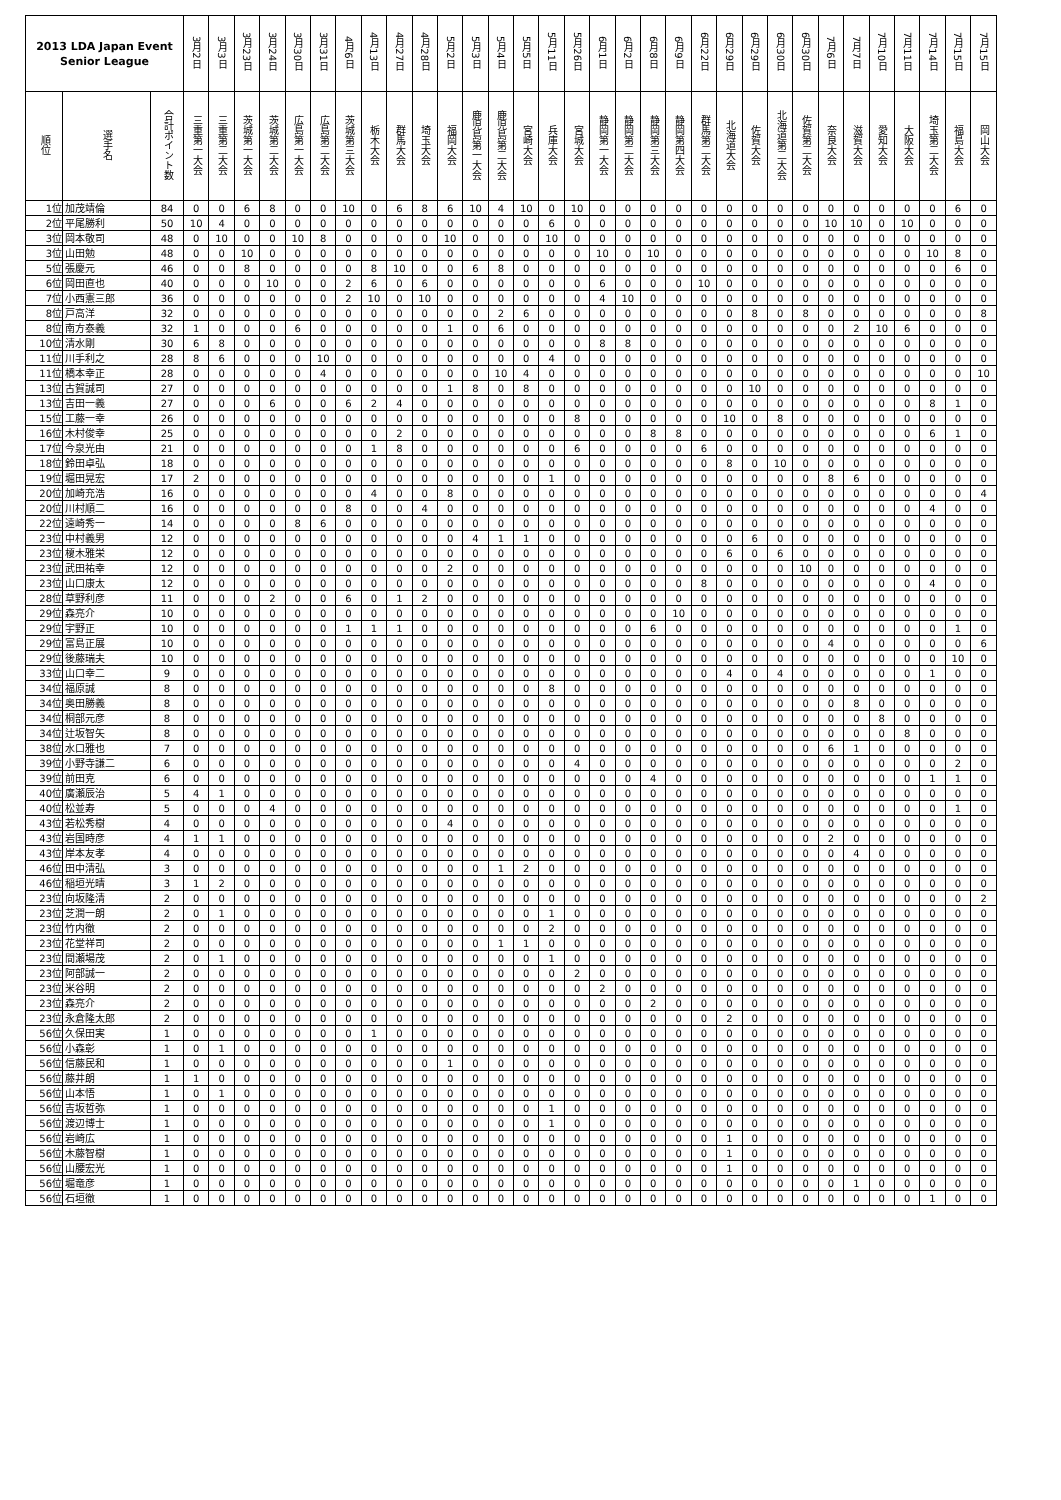| 2013 LDA Japan Event Senior League | | | 3月2日 | 3月3日 | 3月23日 | 3月24日 | 3月30日 | 3月31日 | 4月6日 | 4月13日 | 4月27日 | 4月28日 | 5月2日 | 5月3日 | 5月4日 | 5月5日 | 5月11日 | 5月26日 | 6月1日 | 6月2日 | 6月8日 | 6月9日 | 6月22日 | 6月29日 | 6月29日 | 6月30日 | 6月30日 | 7月6日 | 7月7日 | 7月10日 | 7月11日 | 7月14日 | 7月15日 | 7月15日 |
| --- | --- | --- | --- | --- | --- | --- | --- | --- | --- | --- | --- | --- | --- | --- | --- | --- | --- | --- | --- | --- | --- | --- | --- | --- | --- | --- | --- | --- | --- | --- | --- | --- | --- | --- |
| 順位 | 選手名 | 合計ポイント数 | 三重第一大会 | 三重第二大会 | 茨城第一大会 | 茨城第二大会 | 広島第一大会 | 広島第二大会 | 茨城第三大会 | 栃木大会 | 群馬大会 | 埼玉大会 | 福岡大会 | 鹿児島第一大会 | 鹿児島第二大会 | 宮崎大会 | 兵庫大会 | 宮城大会 | 静岡第一大会 | 静岡第二大会 | 静岡第三大会 | 静岡第四大会 | 群馬第二大会 | 北海道大会 | 佐賀大会 | 北海道第二大会 | 佐賀第二大会 | 奈良大会 | 滋賀大会 | 愛知大会 | 大阪大会 | 埼玉第二大会 | 福島大会 | 岡山大会 |
| 1位 | 加茂靖倫 | 84 | 0 | 0 | 6 | 8 | 0 | 0 | 10 | 0 | 6 | 8 | 6 | 10 | 4 | 10 | 0 | 10 | 0 | 0 | 0 | 0 | 0 | 0 | 0 | 0 | 0 | 0 | 0 | 0 | 0 | 0 | 6 | 0 |
| 2位 | 平尾勝利 | 50 | 10 | 4 | 0 | 0 | 0 | 0 | 0 | 0 | 0 | 0 | 0 | 0 | 0 | 0 | 6 | 0 | 0 | 0 | 0 | 0 | 0 | 0 | 0 | 0 | 0 | 10 | 10 | 0 | 10 | 0 | 0 | 0 |
| 3位 | 岡本敬司 | 48 | 0 | 10 | 0 | 0 | 10 | 8 | 0 | 0 | 0 | 0 | 10 | 0 | 0 | 0 | 10 | 0 | 0 | 0 | 0 | 0 | 0 | 0 | 0 | 0 | 0 | 0 | 0 | 0 | 0 | 0 | 0 | 0 |
| 3位 | 山田勉 | 48 | 0 | 0 | 10 | 0 | 0 | 0 | 0 | 0 | 0 | 0 | 0 | 0 | 0 | 0 | 0 | 0 | 10 | 0 | 10 | 0 | 0 | 0 | 0 | 0 | 0 | 0 | 0 | 0 | 0 | 10 | 8 | 0 |
| 5位 | 張慶元 | 46 | 0 | 0 | 8 | 0 | 0 | 0 | 0 | 8 | 10 | 0 | 0 | 6 | 8 | 0 | 0 | 0 | 0 | 0 | 0 | 0 | 0 | 0 | 0 | 0 | 0 | 0 | 0 | 0 | 0 | 0 | 6 | 0 |
| 6位 | 岡田直也 | 40 | 0 | 0 | 0 | 10 | 0 | 0 | 2 | 6 | 0 | 6 | 0 | 0 | 0 | 0 | 0 | 0 | 6 | 0 | 0 | 0 | 10 | 0 | 0 | 0 | 0 | 0 | 0 | 0 | 0 | 0 | 0 | 0 |
| 7位 | 小西憲三郎 | 36 | 0 | 0 | 0 | 0 | 0 | 0 | 2 | 10 | 0 | 10 | 0 | 0 | 0 | 0 | 0 | 0 | 4 | 10 | 0 | 0 | 0 | 0 | 0 | 0 | 0 | 0 | 0 | 0 | 0 | 0 | 0 | 0 |
| 8位 | 戸高洋 | 32 | 0 | 0 | 0 | 0 | 0 | 0 | 0 | 0 | 0 | 0 | 0 | 0 | 2 | 6 | 0 | 0 | 0 | 0 | 0 | 0 | 0 | 0 | 8 | 0 | 8 | 0 | 0 | 0 | 0 | 0 | 0 | 8 |
| 8位 | 南方泰義 | 32 | 1 | 0 | 0 | 0 | 6 | 0 | 0 | 0 | 0 | 0 | 1 | 0 | 6 | 0 | 0 | 0 | 0 | 0 | 0 | 0 | 0 | 0 | 0 | 0 | 0 | 0 | 2 | 10 | 6 | 0 | 0 | 0 |
| 10位 | 清水剛 | 30 | 6 | 8 | 0 | 0 | 0 | 0 | 0 | 0 | 0 | 0 | 0 | 0 | 0 | 0 | 0 | 0 | 8 | 8 | 0 | 0 | 0 | 0 | 0 | 0 | 0 | 0 | 0 | 0 | 0 | 0 | 0 | 0 |
| 11位 | 川手利之 | 28 | 8 | 6 | 0 | 0 | 0 | 10 | 0 | 0 | 0 | 0 | 0 | 0 | 0 | 0 | 4 | 0 | 0 | 0 | 0 | 0 | 0 | 0 | 0 | 0 | 0 | 0 | 0 | 0 | 0 | 0 | 0 | 0 |
| 11位 | 橋本幸正 | 28 | 0 | 0 | 0 | 0 | 0 | 4 | 0 | 0 | 0 | 0 | 0 | 0 | 10 | 4 | 0 | 0 | 0 | 0 | 0 | 0 | 0 | 0 | 0 | 0 | 0 | 0 | 0 | 0 | 0 | 0 | 0 | 10 |
| 13位 | 古賀誠司 | 27 | 0 | 0 | 0 | 0 | 0 | 0 | 0 | 0 | 0 | 0 | 1 | 8 | 0 | 8 | 0 | 0 | 0 | 0 | 0 | 0 | 0 | 0 | 10 | 0 | 0 | 0 | 0 | 0 | 0 | 0 | 0 | 0 |
| 13位 | 吉田一義 | 27 | 0 | 0 | 0 | 6 | 0 | 0 | 6 | 2 | 4 | 0 | 0 | 0 | 0 | 0 | 0 | 0 | 0 | 0 | 0 | 0 | 0 | 0 | 0 | 0 | 0 | 0 | 0 | 0 | 0 | 8 | 1 | 0 |
| 15位 | 工藤一幸 | 26 | 0 | 0 | 0 | 0 | 0 | 0 | 0 | 0 | 0 | 0 | 0 | 0 | 0 | 0 | 0 | 8 | 0 | 0 | 0 | 0 | 0 | 10 | 0 | 8 | 0 | 0 | 0 | 0 | 0 | 0 | 0 | 0 |
| 16位 | 木村俊幸 | 25 | 0 | 0 | 0 | 0 | 0 | 0 | 0 | 0 | 2 | 0 | 0 | 0 | 0 | 0 | 0 | 0 | 0 | 0 | 8 | 8 | 0 | 0 | 0 | 0 | 0 | 0 | 0 | 0 | 0 | 6 | 1 | 0 |
| 17位 | 今泉光由 | 21 | 0 | 0 | 0 | 0 | 0 | 0 | 0 | 1 | 8 | 0 | 0 | 0 | 0 | 0 | 0 | 6 | 0 | 0 | 0 | 0 | 6 | 0 | 0 | 0 | 0 | 0 | 0 | 0 | 0 | 0 | 0 | 0 |
| 18位 | 鈴田卓弘 | 18 | 0 | 0 | 0 | 0 | 0 | 0 | 0 | 0 | 0 | 0 | 0 | 0 | 0 | 0 | 0 | 0 | 0 | 0 | 0 | 0 | 0 | 8 | 0 | 10 | 0 | 0 | 0 | 0 | 0 | 0 | 0 | 0 |
| 19位 | 堀田晃宏 | 17 | 2 | 0 | 0 | 0 | 0 | 0 | 0 | 0 | 0 | 0 | 0 | 0 | 0 | 0 | 1 | 0 | 0 | 0 | 0 | 0 | 0 | 0 | 0 | 0 | 0 | 8 | 6 | 0 | 0 | 0 | 0 | 0 |
| 20位 | 加崎充浩 | 16 | 0 | 0 | 0 | 0 | 0 | 0 | 0 | 4 | 0 | 0 | 8 | 0 | 0 | 0 | 0 | 0 | 0 | 0 | 0 | 0 | 0 | 0 | 0 | 0 | 0 | 0 | 0 | 0 | 0 | 0 | 0 | 4 |
| 20位 | 川村順二 | 16 | 0 | 0 | 0 | 0 | 0 | 0 | 8 | 0 | 0 | 4 | 0 | 0 | 0 | 0 | 0 | 0 | 0 | 0 | 0 | 0 | 0 | 0 | 0 | 0 | 0 | 0 | 0 | 0 | 0 | 4 | 0 | 0 |
| 22位 | 遠崎秀一 | 14 | 0 | 0 | 0 | 0 | 8 | 6 | 0 | 0 | 0 | 0 | 0 | 0 | 0 | 0 | 0 | 0 | 0 | 0 | 0 | 0 | 0 | 0 | 0 | 0 | 0 | 0 | 0 | 0 | 0 | 0 | 0 | 0 |
| 23位 | 中村義男 | 12 | 0 | 0 | 0 | 0 | 0 | 0 | 0 | 0 | 0 | 0 | 0 | 4 | 1 | 1 | 0 | 0 | 0 | 0 | 0 | 0 | 0 | 0 | 6 | 0 | 0 | 0 | 0 | 0 | 0 | 0 | 0 | 0 |
| 23位 | 榎木雅栄 | 12 | 0 | 0 | 0 | 0 | 0 | 0 | 0 | 0 | 0 | 0 | 0 | 0 | 0 | 0 | 0 | 0 | 0 | 0 | 0 | 0 | 0 | 6 | 0 | 6 | 0 | 0 | 0 | 0 | 0 | 0 | 0 | 0 |
| 23位 | 武田祐幸 | 12 | 0 | 0 | 0 | 0 | 0 | 0 | 0 | 0 | 0 | 0 | 2 | 0 | 0 | 0 | 0 | 0 | 0 | 0 | 0 | 0 | 0 | 0 | 0 | 0 | 10 | 0 | 0 | 0 | 0 | 0 | 0 | 0 |
| 23位 | 山口康太 | 12 | 0 | 0 | 0 | 0 | 0 | 0 | 0 | 0 | 0 | 0 | 0 | 0 | 0 | 0 | 0 | 0 | 0 | 0 | 0 | 0 | 8 | 0 | 0 | 0 | 0 | 0 | 0 | 0 | 0 | 4 | 0 | 0 |
| 28位 | 草野利彦 | 11 | 0 | 0 | 0 | 2 | 0 | 0 | 6 | 0 | 1 | 2 | 0 | 0 | 0 | 0 | 0 | 0 | 0 | 0 | 0 | 0 | 0 | 0 | 0 | 0 | 0 | 0 | 0 | 0 | 0 | 0 | 0 | 0 |
| 29位 | 森亮介 | 10 | 0 | 0 | 0 | 0 | 0 | 0 | 0 | 0 | 0 | 0 | 0 | 0 | 0 | 0 | 0 | 0 | 0 | 0 | 0 | 10 | 0 | 0 | 0 | 0 | 0 | 0 | 0 | 0 | 0 | 0 | 0 | 0 |
| 29位 | 宇野正 | 10 | 0 | 0 | 0 | 0 | 0 | 0 | 1 | 1 | 1 | 0 | 0 | 0 | 0 | 0 | 0 | 0 | 0 | 0 | 6 | 0 | 0 | 0 | 0 | 0 | 0 | 0 | 0 | 0 | 0 | 0 | 1 | 0 |
| 29位 | 富島正展 | 10 | 0 | 0 | 0 | 0 | 0 | 0 | 0 | 0 | 0 | 0 | 0 | 0 | 0 | 0 | 0 | 0 | 0 | 0 | 0 | 0 | 0 | 0 | 0 | 0 | 0 | 4 | 0 | 0 | 0 | 0 | 0 | 6 |
| 29位 | 後藤瑞夫 | 10 | 0 | 0 | 0 | 0 | 0 | 0 | 0 | 0 | 0 | 0 | 0 | 0 | 0 | 0 | 0 | 0 | 0 | 0 | 0 | 0 | 0 | 0 | 0 | 0 | 0 | 0 | 0 | 0 | 0 | 0 | 10 | 0 |
| 33位 | 山口幸二 | 9 | 0 | 0 | 0 | 0 | 0 | 0 | 0 | 0 | 0 | 0 | 0 | 0 | 0 | 0 | 0 | 0 | 0 | 0 | 0 | 0 | 0 | 4 | 0 | 4 | 0 | 0 | 0 | 0 | 0 | 1 | 0 | 0 |
| 34位 | 福原誠 | 8 | 0 | 0 | 0 | 0 | 0 | 0 | 0 | 0 | 0 | 0 | 0 | 0 | 0 | 0 | 8 | 0 | 0 | 0 | 0 | 0 | 0 | 0 | 0 | 0 | 0 | 0 | 0 | 0 | 0 | 0 | 0 | 0 |
| 34位 | 奥田勝義 | 8 | 0 | 0 | 0 | 0 | 0 | 0 | 0 | 0 | 0 | 0 | 0 | 0 | 0 | 0 | 0 | 0 | 0 | 0 | 0 | 0 | 0 | 0 | 0 | 0 | 0 | 0 | 8 | 0 | 0 | 0 | 0 | 0 |
| 34位 | 桐部元彦 | 8 | 0 | 0 | 0 | 0 | 0 | 0 | 0 | 0 | 0 | 0 | 0 | 0 | 0 | 0 | 0 | 0 | 0 | 0 | 0 | 0 | 0 | 0 | 0 | 0 | 0 | 0 | 0 | 8 | 0 | 0 | 0 | 0 |
| 34位 | 辻坂智矢 | 8 | 0 | 0 | 0 | 0 | 0 | 0 | 0 | 0 | 0 | 0 | 0 | 0 | 0 | 0 | 0 | 0 | 0 | 0 | 0 | 0 | 0 | 0 | 0 | 0 | 0 | 0 | 0 | 0 | 8 | 0 | 0 | 0 |
| 38位 | 水口雅也 | 7 | 0 | 0 | 0 | 0 | 0 | 0 | 0 | 0 | 0 | 0 | 0 | 0 | 0 | 0 | 0 | 0 | 0 | 0 | 0 | 0 | 0 | 0 | 0 | 0 | 0 | 6 | 1 | 0 | 0 | 0 | 0 | 0 |
| 39位 | 小野寺謙二 | 6 | 0 | 0 | 0 | 0 | 0 | 0 | 0 | 0 | 0 | 0 | 0 | 0 | 0 | 0 | 0 | 4 | 0 | 0 | 0 | 0 | 0 | 0 | 0 | 0 | 0 | 0 | 0 | 0 | 0 | 0 | 2 | 0 |
| 39位 | 前田克 | 6 | 0 | 0 | 0 | 0 | 0 | 0 | 0 | 0 | 0 | 0 | 0 | 0 | 0 | 0 | 0 | 0 | 0 | 0 | 4 | 0 | 0 | 0 | 0 | 0 | 0 | 0 | 0 | 0 | 0 | 1 | 1 | 0 |
| 40位 | 廣瀬辰治 | 5 | 4 | 1 | 0 | 0 | 0 | 0 | 0 | 0 | 0 | 0 | 0 | 0 | 0 | 0 | 0 | 0 | 0 | 0 | 0 | 0 | 0 | 0 | 0 | 0 | 0 | 0 | 0 | 0 | 0 | 0 | 0 | 0 |
| 40位 | 松並寿 | 5 | 0 | 0 | 0 | 4 | 0 | 0 | 0 | 0 | 0 | 0 | 0 | 0 | 0 | 0 | 0 | 0 | 0 | 0 | 0 | 0 | 0 | 0 | 0 | 0 | 0 | 0 | 0 | 0 | 0 | 0 | 1 | 0 |
| 43位 | 若松秀樹 | 4 | 0 | 0 | 0 | 0 | 0 | 0 | 0 | 0 | 0 | 0 | 4 | 0 | 0 | 0 | 0 | 0 | 0 | 0 | 0 | 0 | 0 | 0 | 0 | 0 | 0 | 0 | 0 | 0 | 0 | 0 | 0 | 0 |
| 43位 | 岩国時彦 | 4 | 1 | 1 | 0 | 0 | 0 | 0 | 0 | 0 | 0 | 0 | 0 | 0 | 0 | 0 | 0 | 0 | 0 | 0 | 0 | 0 | 0 | 0 | 0 | 0 | 0 | 2 | 0 | 0 | 0 | 0 | 0 | 0 |
| 43位 | 岸本友孝 | 4 | 0 | 0 | 0 | 0 | 0 | 0 | 0 | 0 | 0 | 0 | 0 | 0 | 0 | 0 | 0 | 0 | 0 | 0 | 0 | 0 | 0 | 0 | 0 | 0 | 0 | 0 | 4 | 0 | 0 | 0 | 0 | 0 |
| 46位 | 田中清弘 | 3 | 0 | 0 | 0 | 0 | 0 | 0 | 0 | 0 | 0 | 0 | 0 | 0 | 1 | 2 | 0 | 0 | 0 | 0 | 0 | 0 | 0 | 0 | 0 | 0 | 0 | 0 | 0 | 0 | 0 | 0 | 0 | 0 |
| 46位 | 稲垣光晴 | 3 | 1 | 2 | 0 | 0 | 0 | 0 | 0 | 0 | 0 | 0 | 0 | 0 | 0 | 0 | 0 | 0 | 0 | 0 | 0 | 0 | 0 | 0 | 0 | 0 | 0 | 0 | 0 | 0 | 0 | 0 | 0 | 0 |
| 23位 | 向坂隆清 | 2 | 0 | 0 | 0 | 0 | 0 | 0 | 0 | 0 | 0 | 0 | 0 | 0 | 0 | 0 | 0 | 0 | 0 | 0 | 0 | 0 | 0 | 0 | 0 | 0 | 0 | 0 | 0 | 0 | 0 | 0 | 0 | 2 |
| 23位 | 芝潤一朗 | 2 | 0 | 1 | 0 | 0 | 0 | 0 | 0 | 0 | 0 | 0 | 0 | 0 | 0 | 0 | 1 | 0 | 0 | 0 | 0 | 0 | 0 | 0 | 0 | 0 | 0 | 0 | 0 | 0 | 0 | 0 | 0 | 0 |
| 23位 | 竹内徹 | 2 | 0 | 0 | 0 | 0 | 0 | 0 | 0 | 0 | 0 | 0 | 0 | 0 | 0 | 0 | 2 | 0 | 0 | 0 | 0 | 0 | 0 | 0 | 0 | 0 | 0 | 0 | 0 | 0 | 0 | 0 | 0 | 0 |
| 23位 | 花堂祥司 | 2 | 0 | 0 | 0 | 0 | 0 | 0 | 0 | 0 | 0 | 0 | 0 | 0 | 1 | 1 | 0 | 0 | 0 | 0 | 0 | 0 | 0 | 0 | 0 | 0 | 0 | 0 | 0 | 0 | 0 | 0 | 0 | 0 |
| 23位 | 間瀬場茂 | 2 | 0 | 1 | 0 | 0 | 0 | 0 | 0 | 0 | 0 | 0 | 0 | 0 | 0 | 0 | 1 | 0 | 0 | 0 | 0 | 0 | 0 | 0 | 0 | 0 | 0 | 0 | 0 | 0 | 0 | 0 | 0 | 0 |
| 23位 | 阿部誠一 | 2 | 0 | 0 | 0 | 0 | 0 | 0 | 0 | 0 | 0 | 0 | 0 | 0 | 0 | 0 | 0 | 2 | 0 | 0 | 0 | 0 | 0 | 0 | 0 | 0 | 0 | 0 | 0 | 0 | 0 | 0 | 0 | 0 |
| 23位 | 米谷明 | 2 | 0 | 0 | 0 | 0 | 0 | 0 | 0 | 0 | 0 | 0 | 0 | 0 | 0 | 0 | 0 | 0 | 2 | 0 | 0 | 0 | 0 | 0 | 0 | 0 | 0 | 0 | 0 | 0 | 0 | 0 | 0 | 0 |
| 23位 | 森亮介 | 2 | 0 | 0 | 0 | 0 | 0 | 0 | 0 | 0 | 0 | 0 | 0 | 0 | 0 | 0 | 0 | 0 | 0 | 0 | 2 | 0 | 0 | 0 | 0 | 0 | 0 | 0 | 0 | 0 | 0 | 0 | 0 | 0 |
| 23位 | 永倉隆太郎 | 2 | 0 | 0 | 0 | 0 | 0 | 0 | 0 | 0 | 0 | 0 | 0 | 0 | 0 | 0 | 0 | 0 | 0 | 0 | 0 | 0 | 0 | 2 | 0 | 0 | 0 | 0 | 0 | 0 | 0 | 0 | 0 | 0 |
| 56位 | 久保田実 | 1 | 0 | 0 | 0 | 0 | 0 | 0 | 0 | 1 | 0 | 0 | 0 | 0 | 0 | 0 | 0 | 0 | 0 | 0 | 0 | 0 | 0 | 0 | 0 | 0 | 0 | 0 | 0 | 0 | 0 | 0 | 0 | 0 |
| 56位 | 小森彰 | 1 | 0 | 1 | 0 | 0 | 0 | 0 | 0 | 0 | 0 | 0 | 0 | 0 | 0 | 0 | 0 | 0 | 0 | 0 | 0 | 0 | 0 | 0 | 0 | 0 | 0 | 0 | 0 | 0 | 0 | 0 | 0 | 0 |
| 56位 | 信藤民和 | 1 | 0 | 0 | 0 | 0 | 0 | 0 | 0 | 0 | 0 | 0 | 1 | 0 | 0 | 0 | 0 | 0 | 0 | 0 | 0 | 0 | 0 | 0 | 0 | 0 | 0 | 0 | 0 | 0 | 0 | 0 | 0 | 0 |
| 56位 | 藤井朗 | 1 | 1 | 0 | 0 | 0 | 0 | 0 | 0 | 0 | 0 | 0 | 0 | 0 | 0 | 0 | 0 | 0 | 0 | 0 | 0 | 0 | 0 | 0 | 0 | 0 | 0 | 0 | 0 | 0 | 0 | 0 | 0 | 0 |
| 56位 | 山本悟 | 1 | 0 | 1 | 0 | 0 | 0 | 0 | 0 | 0 | 0 | 0 | 0 | 0 | 0 | 0 | 0 | 0 | 0 | 0 | 0 | 0 | 0 | 0 | 0 | 0 | 0 | 0 | 0 | 0 | 0 | 0 | 0 | 0 |
| 56位 | 吉坂哲弥 | 1 | 0 | 0 | 0 | 0 | 0 | 0 | 0 | 0 | 0 | 0 | 0 | 0 | 0 | 0 | 1 | 0 | 0 | 0 | 0 | 0 | 0 | 0 | 0 | 0 | 0 | 0 | 0 | 0 | 0 | 0 | 0 | 0 |
| 56位 | 渡辺博士 | 1 | 0 | 0 | 0 | 0 | 0 | 0 | 0 | 0 | 0 | 0 | 0 | 0 | 0 | 0 | 1 | 0 | 0 | 0 | 0 | 0 | 0 | 0 | 0 | 0 | 0 | 0 | 0 | 0 | 0 | 0 | 0 | 0 |
| 56位 | 岩崎広 | 1 | 0 | 0 | 0 | 0 | 0 | 0 | 0 | 0 | 0 | 0 | 0 | 0 | 0 | 0 | 0 | 0 | 0 | 0 | 0 | 0 | 0 | 1 | 0 | 0 | 0 | 0 | 0 | 0 | 0 | 0 | 0 | 0 |
| 56位 | 木藤智樹 | 1 | 0 | 0 | 0 | 0 | 0 | 0 | 0 | 0 | 0 | 0 | 0 | 0 | 0 | 0 | 0 | 0 | 0 | 0 | 0 | 0 | 0 | 1 | 0 | 0 | 0 | 0 | 0 | 0 | 0 | 0 | 0 | 0 |
| 56位 | 山腰宏光 | 1 | 0 | 0 | 0 | 0 | 0 | 0 | 0 | 0 | 0 | 0 | 0 | 0 | 0 | 0 | 0 | 0 | 0 | 0 | 0 | 0 | 0 | 1 | 0 | 0 | 0 | 0 | 0 | 0 | 0 | 0 | 0 | 0 |
| 56位 | 堀竜彦 | 1 | 0 | 0 | 0 | 0 | 0 | 0 | 0 | 0 | 0 | 0 | 0 | 0 | 0 | 0 | 0 | 0 | 0 | 0 | 0 | 0 | 0 | 0 | 0 | 0 | 0 | 0 | 1 | 0 | 0 | 0 | 0 | 0 |
| 56位 | 石垣徹 | 1 | 0 | 0 | 0 | 0 | 0 | 0 | 0 | 0 | 0 | 0 | 0 | 0 | 0 | 0 | 0 | 0 | 0 | 0 | 0 | 0 | 0 | 0 | 0 | 0 | 0 | 0 | 0 | 0 | 0 | 1 | 0 | 0 |